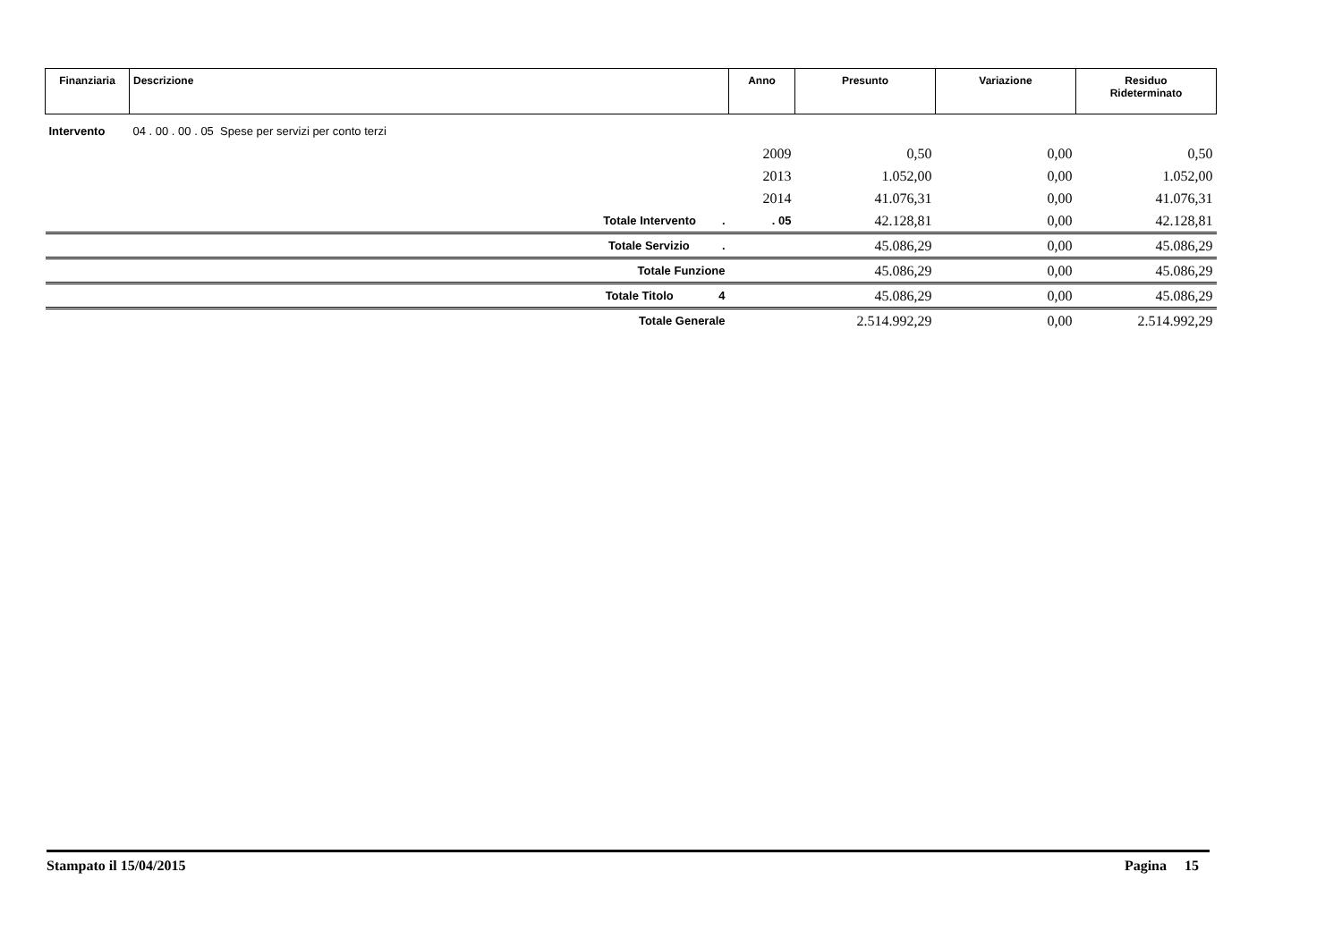| Finanziaria | Descrizione | Anno | Presunto | Variazione | Residuo Rideterminato |
| --- | --- | --- | --- | --- | --- |
| Intervento | 04 . 00 . 00 . 05 Spese per servizi per conto terzi | | | | |
| | | 2009 | 0,50 | 0,00 | 0,50 |
| | | 2013 | 1.052,00 | 0,00 | 1.052,00 |
| | | 2014 | 41.076,31 | 0,00 | 41.076,31 |
| | Totale Intervento . | . 05 | 42.128,81 | 0,00 | 42.128,81 |
| | Totale Servizio . | | 45.086,29 | 0,00 | 45.086,29 |
| | Totale Funzione | | 45.086,29 | 0,00 | 45.086,29 |
| | Totale Titolo 4 | | 45.086,29 | 0,00 | 45.086,29 |
| | Totale Generale | | 2.514.992,29 | 0,00 | 2.514.992,29 |
Stampato il 15/04/2015 Pagina 15